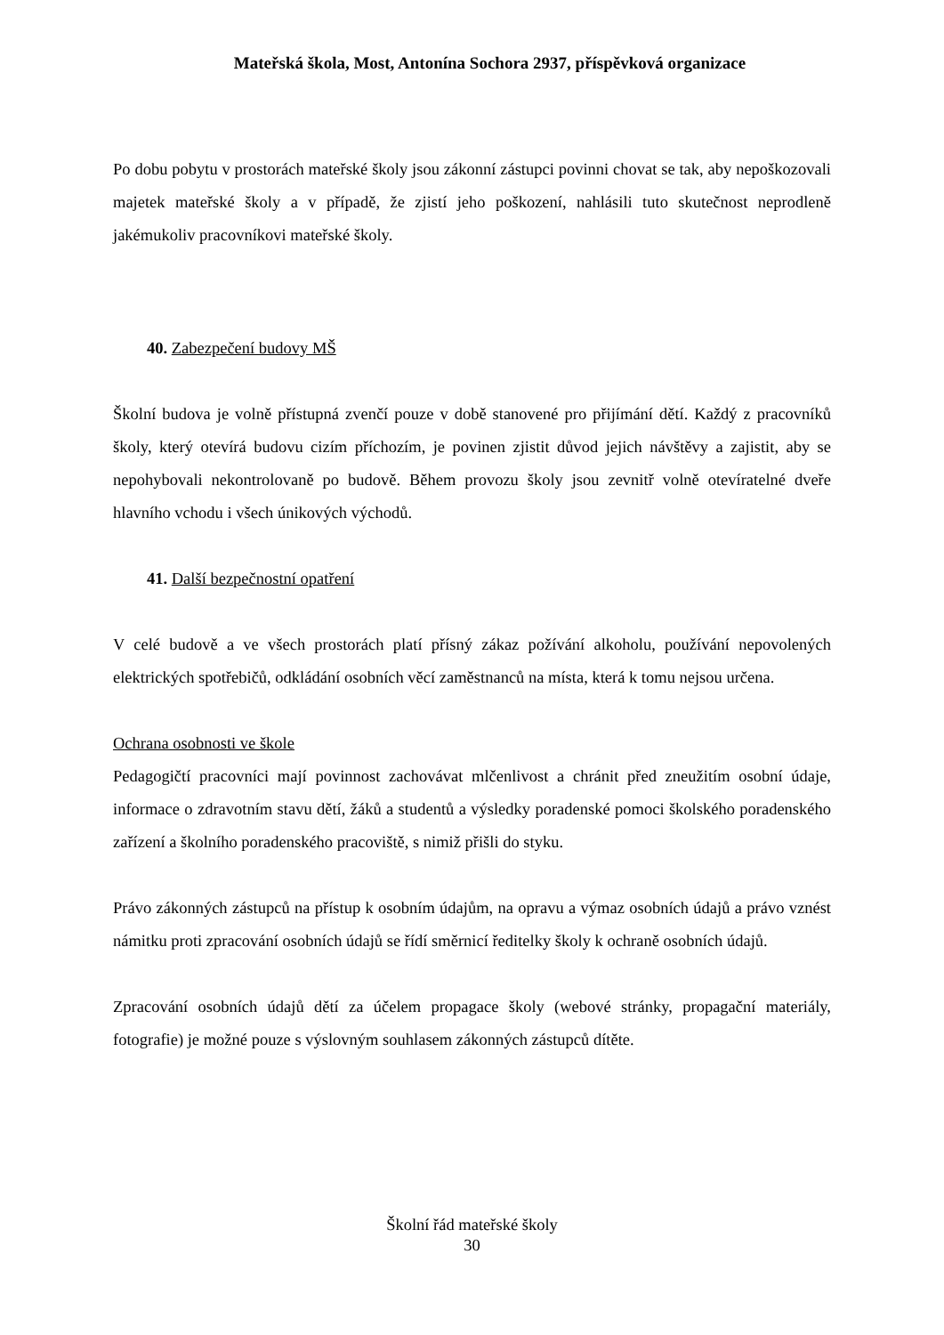Mateřská škola, Most, Antonína Sochora 2937, příspěvková organizace
Po dobu pobytu v prostorách mateřské školy jsou zákonní zástupci povinni chovat se tak, aby nepoškozovali majetek mateřské školy a v případě, že zjistí jeho poškození, nahlásili tuto skutečnost neprodleně jakémukoliv pracovníkovi mateřské školy.
40. Zabezpečení budovy MŠ
Školní budova je volně přístupná zvenčí pouze v době stanovené pro přijímání dětí. Každý z pracovníků školy, který otevírá budovu cizím příchozím, je povinen zjistit důvod jejich návštěvy a zajistit, aby se nepohybovali nekontrolovaně po budově. Během provozu školy jsou zevnitř volně otevíratelné dveře hlavního vchodu i všech únikových východů.
41. Další bezpečnostní opatření
V celé budově a ve všech prostorách platí přísný zákaz požívání alkoholu, používání nepovolených elektrických spotřebičů, odkládání osobních věcí zaměstnanců na místa, která k tomu nejsou určena.
Ochrana osobnosti ve škole
Pedagogičtí pracovníci mají povinnost zachovávat mlčenlivost a chránit před zneužitím osobní údaje, informace o zdravotním stavu dětí, žáků a studentů a výsledky poradenské pomoci školského poradenského zařízení a školního poradenského pracoviště, s nimiž přišli do styku.
Právo zákonných zástupců na přístup k osobním údajům, na opravu a výmaz osobních údajů a právo vznést námitku proti zpracování osobních údajů se řídí směrnicí ředitelky školy k ochraně osobních údajů.
Zpracování osobních údajů dětí za účelem propagace školy (webové stránky, propagační materiály, fotografie) je možné pouze s výslovným souhlasem zákonných zástupců dítěte.
Školní řád mateřské školy
30